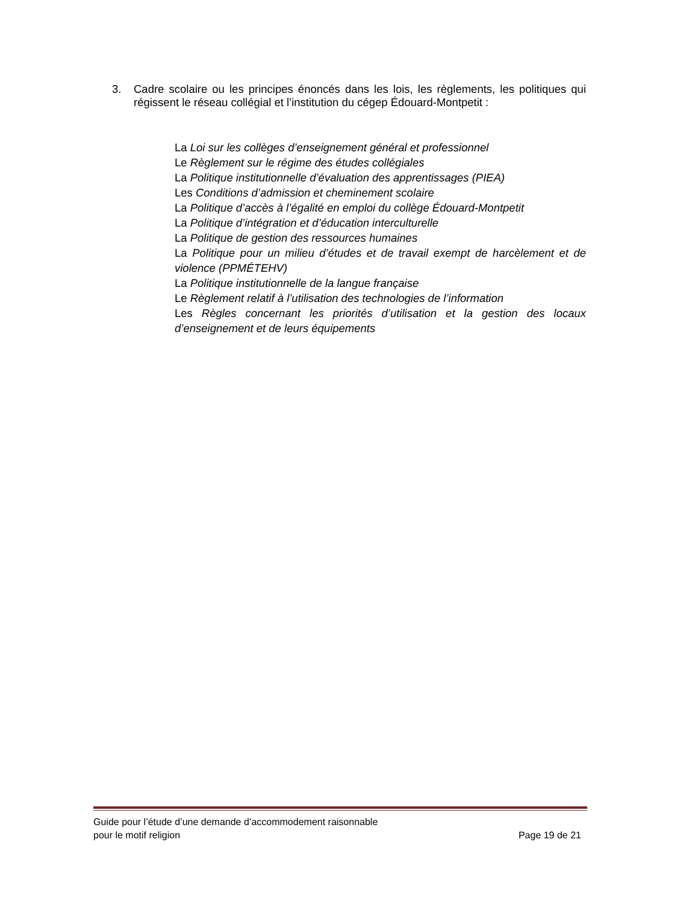3. Cadre scolaire ou les principes énoncés dans les lois, les règlements, les politiques qui régissent le réseau collégial et l’institution du cégep Édouard-Montpetit :
La Loi sur les collèges d’enseignement général et professionnel
Le Règlement sur le régime des études collégiales
La Politique institutionnelle d’évaluation des apprentissages (PIEA)
Les Conditions d’admission et cheminement scolaire
La Politique d’accès à l’égalité en emploi du collège Édouard-Montpetit
La Politique d’intégration et d’éducation interculturelle
La Politique de gestion des ressources humaines
La Politique pour un milieu d’études et de travail exempt de harcèlement et de violence (PPMÉTEHV)
La Politique institutionnelle de la langue française
Le Règlement relatif à l’utilisation des technologies de l’information
Les Règles concernant les priorités d’utilisation et la gestion des locaux d’enseignement et de leurs équipements
Guide pour l’étude d’une demande d’accommodement raisonnable
pour le motif religion Page 19 de 21